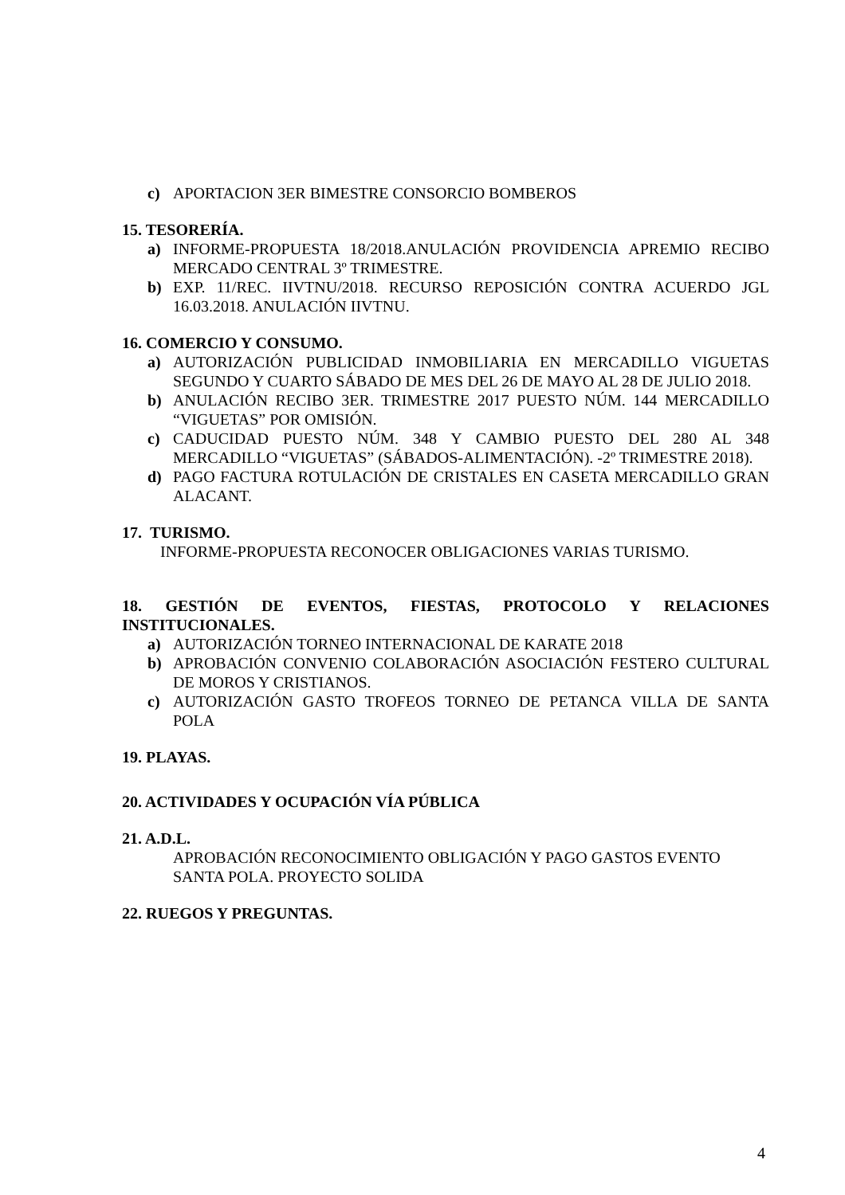c) APORTACION 3ER BIMESTRE CONSORCIO BOMBEROS
15. TESORERÍA.
a) INFORME-PROPUESTA 18/2018.ANULACIÓN PROVIDENCIA APREMIO RECIBO MERCADO CENTRAL 3º TRIMESTRE.
b) EXP. 11/REC. IIVTNU/2018. RECURSO REPOSICIÓN CONTRA ACUERDO JGL 16.03.2018. ANULACIÓN IIVTNU.
16. COMERCIO Y CONSUMO.
a) AUTORIZACIÓN PUBLICIDAD INMOBILIARIA EN MERCADILLO VIGUETAS SEGUNDO Y CUARTO SÁBADO DE MES DEL 26 DE MAYO AL 28 DE JULIO 2018.
b) ANULACIÓN RECIBO 3ER. TRIMESTRE 2017 PUESTO NÚM. 144 MERCADILLO “VIGUETAS” POR OMISIÓN.
c) CADUCIDAD PUESTO NÚM. 348 Y CAMBIO PUESTO DEL 280 AL 348 MERCADILLO “VIGUETAS” (SÁBADOS-ALIMENTACIÓN). -2º TRIMESTRE 2018).
d) PAGO FACTURA ROTULACIÓN DE CRISTALES EN CASETA MERCADILLO GRAN ALACANT.
17. TURISMO.
INFORME-PROPUESTA RECONOCER OBLIGACIONES VARIAS TURISMO.
18. GESTIÓN DE EVENTOS, FIESTAS, PROTOCOLO Y RELACIONES INSTITUCIONALES.
a) AUTORIZACIÓN TORNEO INTERNACIONAL DE KARATE 2018
b) APROBACIÓN CONVENIO COLABORACIÓN ASOCIACIÓN FESTERO CULTURAL DE MOROS Y CRISTIANOS.
c) AUTORIZACIÓN GASTO TROFEOS TORNEO DE PETANCA VILLA DE SANTA POLA
19. PLAYAS.
20. ACTIVIDADES Y OCUPACIÓN VÍA PÚBLICA
21. A.D.L.
APROBACIÓN RECONOCIMIENTO OBLIGACIÓN Y PAGO GASTOS EVENTO SANTA POLA. PROYECTO SOLIDA
22. RUEGOS Y PREGUNTAS.
4